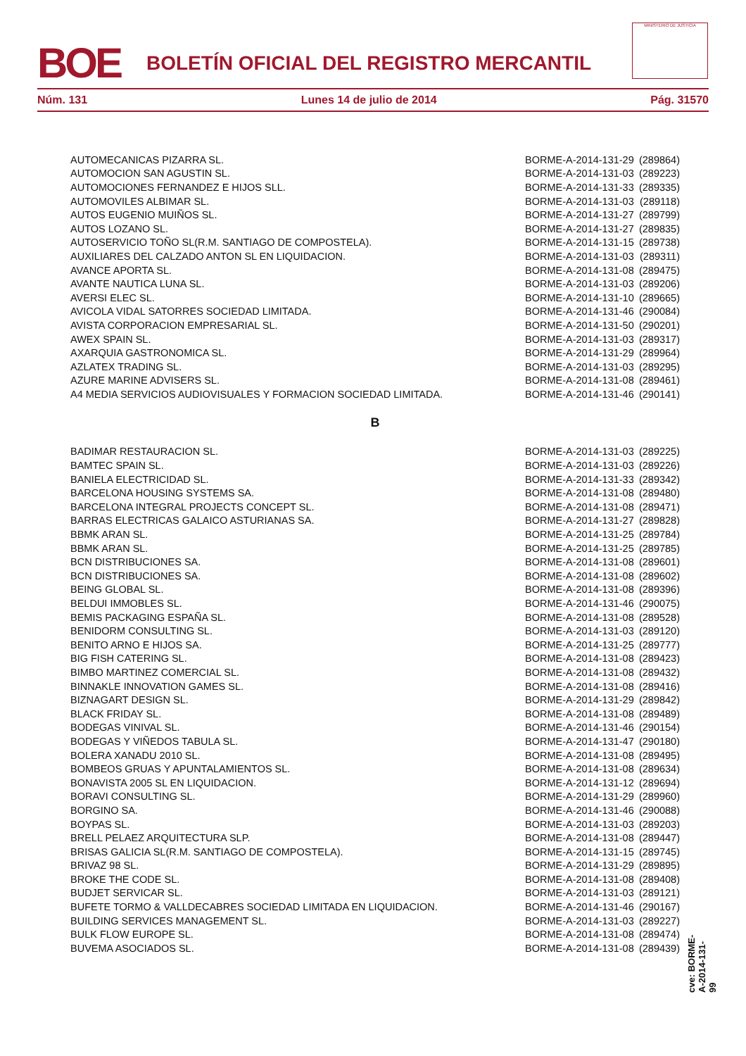BOE
BOLETÍN OFICIAL DEL REGISTRO MERCANTIL
MINISTERIO DE JUSTICIA
Núm. 131 Lunes 14 de julio de 2014 Pág. 31570
| AUTOMECANICAS PIZARRA SL. | BORME-A-2014-131-29 | (289864) |
| AUTOMOCION SAN AGUSTIN SL. | BORME-A-2014-131-03 | (289223) |
| AUTOMOCIONES FERNANDEZ E HIJOS SLL. | BORME-A-2014-131-33 | (289335) |
| AUTOMOVILES ALBIMAR SL. | BORME-A-2014-131-03 | (289118) |
| AUTOS EUGENIO MUIÑOS SL. | BORME-A-2014-131-27 | (289799) |
| AUTOS LOZANO SL. | BORME-A-2014-131-27 | (289835) |
| AUTOSERVICIO TOÑO SL(R.M. SANTIAGO DE COMPOSTELA). | BORME-A-2014-131-15 | (289738) |
| AUXILIARES DEL CALZADO ANTON SL EN LIQUIDACION. | BORME-A-2014-131-03 | (289311) |
| AVANCE APORTA SL. | BORME-A-2014-131-08 | (289475) |
| AVANTE NAUTICA LUNA SL. | BORME-A-2014-131-03 | (289206) |
| AVERSI ELEC SL. | BORME-A-2014-131-10 | (289665) |
| AVICOLA VIDAL SATORRES SOCIEDAD LIMITADA. | BORME-A-2014-131-46 | (290084) |
| AVISTA CORPORACION EMPRESARIAL SL. | BORME-A-2014-131-50 | (290201) |
| AWEX SPAIN SL. | BORME-A-2014-131-03 | (289317) |
| AXARQUIA GASTRONOMICA SL. | BORME-A-2014-131-29 | (289964) |
| AZLATEX TRADING SL. | BORME-A-2014-131-03 | (289295) |
| AZURE MARINE ADVISERS SL. | BORME-A-2014-131-08 | (289461) |
| A4 MEDIA SERVICIOS AUDIOVISUALES Y FORMACION SOCIEDAD LIMITADA. | BORME-A-2014-131-46 | (290141) |
| B | | |
| BADIMAR RESTAURACION SL. | BORME-A-2014-131-03 | (289225) |
| BAMTEC SPAIN SL. | BORME-A-2014-131-03 | (289226) |
| BANIELA ELECTRICIDAD SL. | BORME-A-2014-131-33 | (289342) |
| BARCELONA HOUSING SYSTEMS SA. | BORME-A-2014-131-08 | (289480) |
| BARCELONA INTEGRAL PROJECTS CONCEPT SL. | BORME-A-2014-131-08 | (289471) |
| BARRAS ELECTRICAS GALAICO ASTURIANAS SA. | BORME-A-2014-131-27 | (289828) |
| BBMK ARAN SL. | BORME-A-2014-131-25 | (289784) |
| BBMK ARAN SL. | BORME-A-2014-131-25 | (289785) |
| BCN DISTRIBUCIONES SA. | BORME-A-2014-131-08 | (289601) |
| BCN DISTRIBUCIONES SA. | BORME-A-2014-131-08 | (289602) |
| BEING GLOBAL SL. | BORME-A-2014-131-08 | (289396) |
| BELDUI IMMOBLES SL. | BORME-A-2014-131-46 | (290075) |
| BEMIS PACKAGING ESPAÑA SL. | BORME-A-2014-131-08 | (289528) |
| BENIDORM CONSULTING SL. | BORME-A-2014-131-03 | (289120) |
| BENITO ARNO E HIJOS SA. | BORME-A-2014-131-25 | (289777) |
| BIG FISH CATERING SL. | BORME-A-2014-131-08 | (289423) |
| BIMBO MARTINEZ COMERCIAL SL. | BORME-A-2014-131-08 | (289432) |
| BINNAKLE INNOVATION GAMES SL. | BORME-A-2014-131-08 | (289416) |
| BIZNAGART DESIGN SL. | BORME-A-2014-131-29 | (289842) |
| BLACK FRIDAY SL. | BORME-A-2014-131-08 | (289489) |
| BODEGAS VINIVAL SL. | BORME-A-2014-131-46 | (290154) |
| BODEGAS Y VIÑEDOS TABULA SL. | BORME-A-2014-131-47 | (290180) |
| BOLERA XANADU 2010 SL. | BORME-A-2014-131-08 | (289495) |
| BOMBEOS GRUAS Y APUNTALAMIENTOS SL. | BORME-A-2014-131-08 | (289634) |
| BONAVISTA 2005 SL EN LIQUIDACION. | BORME-A-2014-131-12 | (289694) |
| BORAVI CONSULTING SL. | BORME-A-2014-131-29 | (289960) |
| BORGINO SA. | BORME-A-2014-131-46 | (290088) |
| BOYPAS SL. | BORME-A-2014-131-03 | (289203) |
| BRELL PELAEZ ARQUITECTURA SLP. | BORME-A-2014-131-08 | (289447) |
| BRISAS GALICIA SL(R.M. SANTIAGO DE COMPOSTELA). | BORME-A-2014-131-15 | (289745) |
| BRIVAZ 98 SL. | BORME-A-2014-131-29 | (289895) |
| BROKE THE CODE SL. | BORME-A-2014-131-08 | (289408) |
| BUDJET SERVICAR SL. | BORME-A-2014-131-03 | (289121) |
| BUFETE TORMO & VALLDECABRES SOCIEDAD LIMITADA EN LIQUIDACION. | BORME-A-2014-131-46 | (290167) |
| BUILDING SERVICES MANAGEMENT SL. | BORME-A-2014-131-03 | (289227) |
| BULK FLOW EUROPE SL. | BORME-A-2014-131-08 | (289474) |
| BUVEMA ASOCIADOS SL. | BORME-A-2014-131-08 | (289439) |
cve: BORME-A-2014-131-99